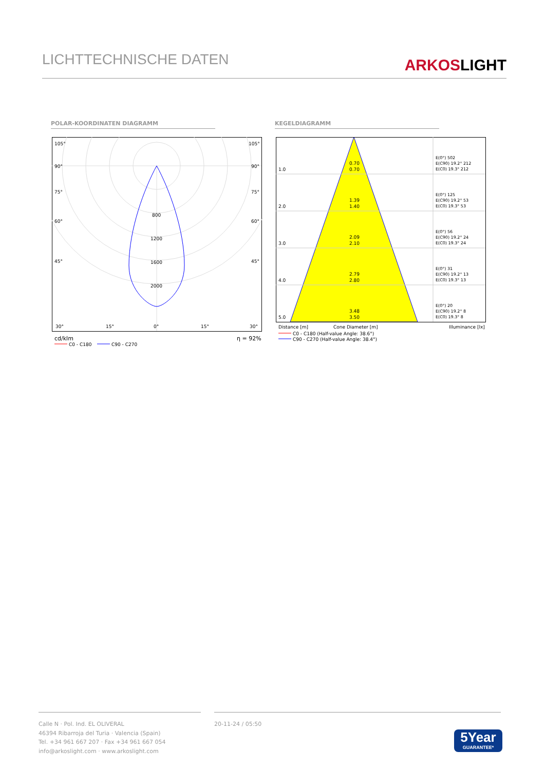LICHTTECHNISCHE DATEN
ARKOSLIGHT
POLAR-KOORDINATEN DIAGRAMM KEGELDIAGRAMM
105°
105°
90°
90°
75°
75°
60°
60°
45°
45°
800
1200
1600
2000
30°
15°
0°
15°
30°
cd/klm
η = 92%
C0 - C180
C90 - C270
1.0
0.70
0.70
2.0
1.39
1.40
3.0
2.09
2.10
4.0
2.79
2.80
5.0
3.48
3.50
E(0°) 502
E(C90) 19.2° 212
E(C0) 19.3° 212
E(0°) 125
E(C90) 19.2° 53
E(C0) 19.3° 53
E(0°) 56
E(C90) 19.2° 24
E(C0) 19.3° 24
E(0°) 31
E(C90) 19.2° 13
E(C0) 19.3° 13
E(0°) 20
E(C90) 19.2° 8
E(C0) 19.3° 8
Distance [m]
Cone Diameter [m]
Illuminance [lx]
C0 - C180 (Half-value Angle: 38.6°)
C90 - C270 (Half-value Angle: 38.4°)
Calle N · Pol. Ind. EL OLIVERAL
46394 Ribarroja del Turia · Valencia (Spain)
Tel. +34 961 667 207 · Fax +34 961 667 054
info@arkoslight.com · www.arkoslight.com
20-11-24 / 05:50
5Year
GUARANTEE*